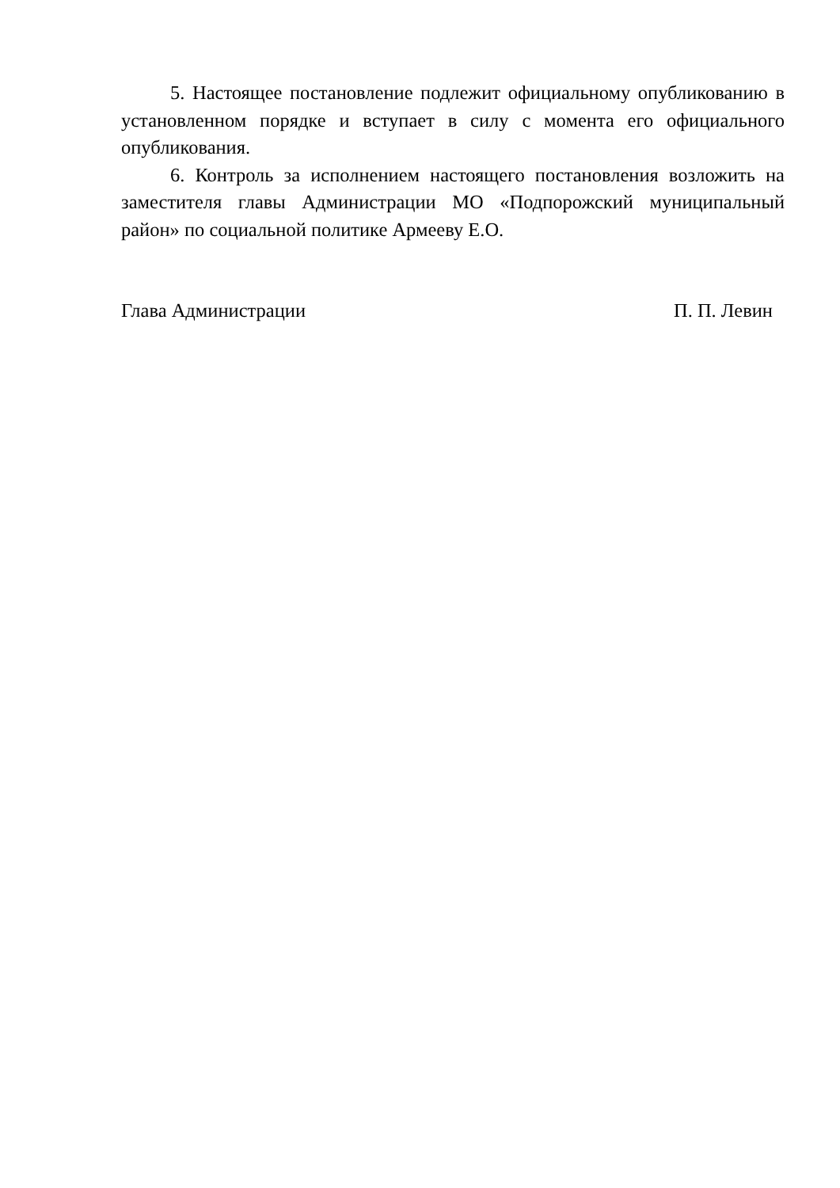5. Настоящее постановление подлежит официальному опубликованию в установленном порядке и вступает в силу с момента его официального опубликования.
6. Контроль за исполнением настоящего постановления возложить на заместителя главы Администрации МО «Подпорожский муниципальный район» по социальной политике Армееву Е.О.
Глава Администрации П. П. Левин